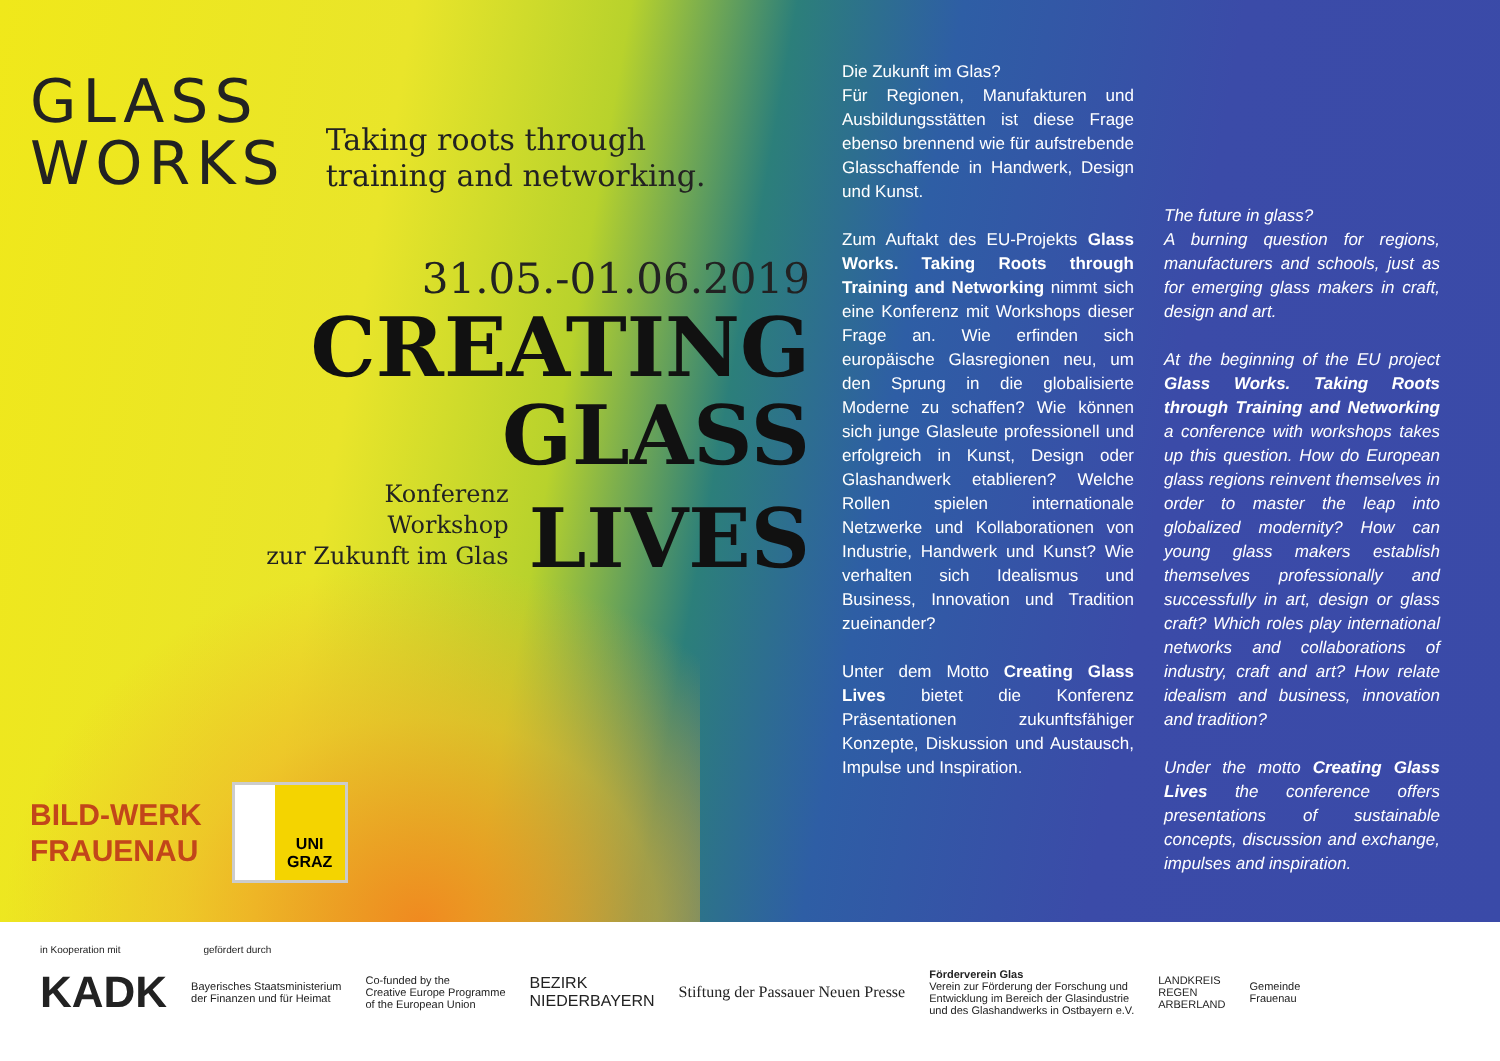GLASS
WORKS
Taking roots through
training and networking.
31.05.-01.06.2019
CREATING
GLASS
Konferenz
Workshop
zur Zukunft im Glas
LIVES
BILD-WERK
FRAUENAU
UNI
GRAZ
Die Zukunft im Glas?
Für Regionen, Manufakturen und Ausbildungsstätten ist diese Frage ebenso brennend wie für aufstrebende Glasschaffende in Handwerk, Design und Kunst.
Zum Auftakt des EU-Projekts Glass Works. Taking Roots through Training and Networking nimmt sich eine Konferenz mit Workshops dieser Frage an. Wie erfinden sich europäische Glasregionen neu, um den Sprung in die globalisierte Moderne zu schaffen? Wie können sich junge Glasleute professionell und erfolgreich in Kunst, Design oder Glashandwerk etablieren? Welche Rollen spielen internationale Netzwerke und Kollaborationen von Industrie, Handwerk und Kunst? Wie verhalten sich Idealismus und Business, Innovation und Tradition zueinander?
Unter dem Motto Creating Glass Lives bietet die Konferenz Präsentationen zukunftsfähiger Konzepte, Diskussion und Austausch, Impulse und Inspiration.
The future in glass?
A burning question for regions, manufacturers and schools, just as for emerging glass makers in craft, design and art.
At the beginning of the EU project Glass Works. Taking Roots through Training and Networking a conference with workshops takes up this question. How do European glass regions reinvent themselves in order to master the leap into globalized modernity? How can young glass makers establish themselves professionally and successfully in art, design or glass craft? Which roles play international networks and collaborations of industry, craft and art? How relate idealism and business, innovation and tradition?
Under the motto Creating Glass Lives the conference offers presentations of sustainable concepts, discussion and exchange, impulses and inspiration.
in Kooperation mit gefördert durch
KADK Bayerisches Staatsministerium
der Finanzen und für Heimat Co-funded by the
Creative Europe Programme
of the European Union BEZIRK
NIEDERBAYERN Stiftung der Passauer Neuen Presse Förderverein Glas
Verein zur Förderung der Forschung und
Entwicklung im Bereich der Glasindustrie
und des Glashandwerks in Ostbayern e.V. LANDKREIS
REGEN
ARBERLAND Gemeinde
Frauenau